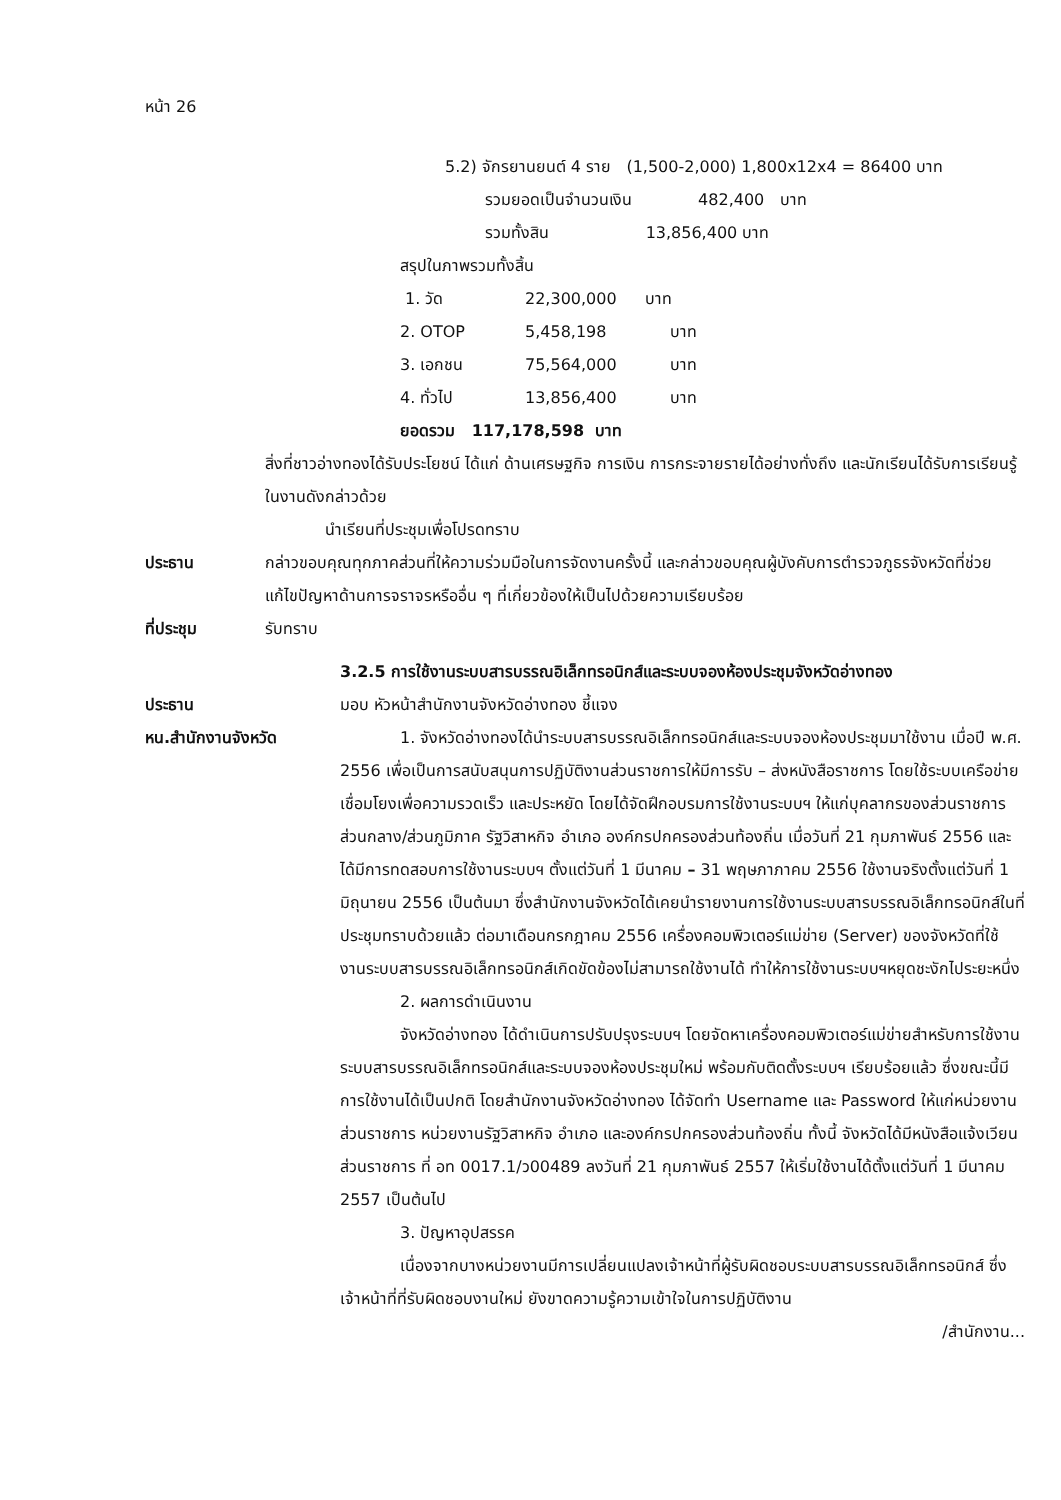หน้า 26
5.2) จักรยานยนต์ 4 ราย (1,500-2,000) 1,800x12x4 = 86400 บาท
รวมยอดเป็นจำนวนเงิน 482,400 บาท
รวมทั้งสิน 13,856,400 บาท
สรุปในภาพรวมทั้งสิ้น
| 1. วัด | 22,300,000 | บาท |
| 2. OTOP | 5,458,198 | บาท |
| 3. เอกชน | 75,564,000 | บาท |
| 4. ทั่วไป | 13,856,400 | บาท |
ยอดรวม 117,178,598 บาท
สิ่งที่ชาวอ่างทองได้รับประโยชน์ ได้แก่ ด้านเศรษฐกิจ การเงิน การกระจายรายได้อย่างทั่งถึง และนักเรียนได้รับการเรียนรู้ในงานดังกล่าวด้วย
นำเรียนที่ประชุมเพื่อโปรดทราบ
ประธาน กล่าวขอบคุณทุกภาคส่วนที่ให้ความร่วมมือในการจัดงานครั้งนี้ และกล่าวขอบคุณผู้บังคับการตำรวจภูธรจังหวัดที่ช่วยแก้ไขปัญหาด้านการจราจรหรืออื่น ๆ ที่เกี่ยวข้องให้เป็นไปด้วยความเรียบร้อย
ที่ประชุม รับทราบ
3.2.5 การใช้งานระบบสารบรรณอิเล็กทรอนิกส์และระบบจองห้องประชุมจังหวัดอ่างทอง
ประธาน มอบ หัวหน้าสำนักงานจังหวัดอ่างทอง ชี้แจง
หน.สำนักงานจังหวัด 1. จังหวัดอ่างทองได้นำระบบสารบรรณอิเล็กทรอนิกส์และระบบจองห้องประชุมมาใช้งาน เมื่อปี พ.ศ. 2556 เพื่อเป็นการสนับสนุนการปฏิบัติงานส่วนราชการให้มีการรับ – ส่งหนังสือราชการ โดยใช้ระบบเครือข่ายเชื่อมโยงเพื่อความรวดเร็ว และประหยัด โดยได้จัดฝึกอบรมการใช้งานระบบฯ ให้แก่บุคลากรของส่วนราชการส่วนกลาง/ส่วนภูมิภาค รัฐวิสาหกิจ อำเภอ องค์กรปกครองส่วนท้องถิ่น เมื่อวันที่ 21 กุมภาพันธ์ 2556 และได้มีการทดสอบการใช้งานระบบฯ ตั้งแต่วันที่ 1 มีนาคม – 31 พฤษภาภาคม 2556 ใช้งานจริงตั้งแต่วันที่ 1 มิถุนายน 2556 เป็นต้นมา ซึ่งสำนักงานจังหวัดได้เคยนำรายงานการใช้งานระบบสารบรรณอิเล็กทรอนิกส์ในที่ประชุมทราบด้วยแล้ว ต่อมาเดือนกรกฎาคม 2556 เครื่องคอมพิวเตอร์แม่ข่าย (Server) ของจังหวัดที่ใช้งานระบบสารบรรณอิเล็กทรอนิกส์เกิดขัดข้องไม่สามารถใช้งานได้ ทำให้การใช้งานระบบฯหยุดชะงักไประยะหนึ่ง
2. ผลการดำเนินงาน
จังหวัดอ่างทอง ได้ดำเนินการปรับปรุงระบบฯ โดยจัดหาเครื่องคอมพิวเตอร์แม่ข่ายสำหรับการใช้งานระบบสารบรรณอิเล็กทรอนิกส์และระบบจองห้องประชุมใหม่ พร้อมกับติดตั้งระบบฯ เรียบร้อยแล้ว ซึ่งขณะนี้มีการใช้งานได้เป็นปกติ โดยสำนักงานจังหวัดอ่างทอง ได้จัดทำ Username และ Password ให้แก่หน่วยงานส่วนราชการ หน่วยงานรัฐวิสาหกิจ อำเภอ และองค์กรปกครองส่วนท้องถิ่น ทั้งนี้ จังหวัดได้มีหนังสือแจ้งเวียนส่วนราชการ ที่ อท 0017.1/ว00489 ลงวันที่ 21 กุมภาพันธ์ 2557 ให้เริ่มใช้งานได้ตั้งแต่วันที่ 1 มีนาคม 2557 เป็นต้นไป
3. ปัญหาอุปสรรค
เนื่องจากบางหน่วยงานมีการเปลี่ยนแปลงเจ้าหน้าที่ผู้รับผิดชอบระบบสารบรรณอิเล็กทรอนิกส์ ซึ่งเจ้าหน้าที่ที่รับผิดชอบงานใหม่ ยังขาดความรู้ความเข้าใจในการปฏิบัติงาน
/สำนักงาน...